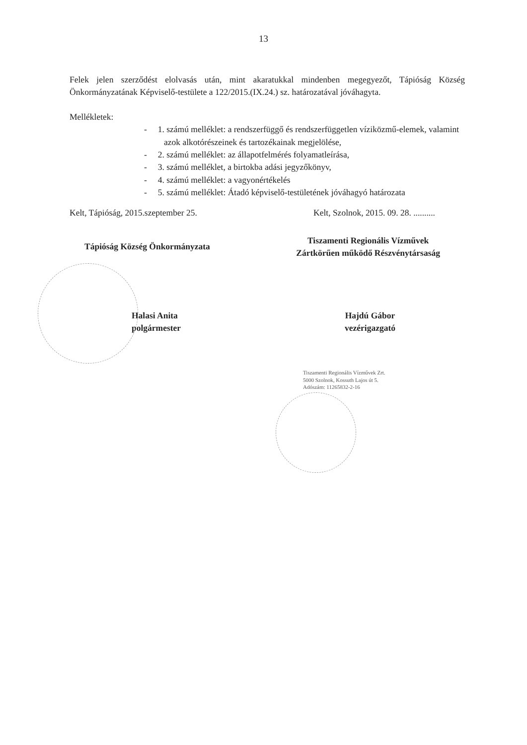13
Felek jelen szerződést elolvasás után, mint akaratukkal mindenben megegyezőt, Tápióság Község Önkormányzatának Képviselő-testülete a 122/2015.(IX.24.) sz. határozatával jóváhagyta.
Mellékletek:
- 1. számú melléklet: a rendszerfüggő és rendszerfüggetlen víziközmű-elemek, valamint azok alkotórészeinek és tartozékainak megjelölése,
- 2. számú melléklet: az állapotfelmérés folyamatleírása,
- 3. számú melléklet, a birtokba adási jegyzőkönyv,
- 4. számú melléklet: a vagyonértékelés
- 5. számú melléklet: Átadó képviselő-testületének jóváhagyó határozata
Kelt, Tápióság, 2015.szeptember 25. Kelt, Szolnok, 2015. 09. 28. ..........
Tápióság Község Önkormányzata
Tiszamenti Regionális Vízművek
Zártkörűen működő Részvénytársaság
Halasi Anita
polgármester
Hajdú Gábor
vezérigazgató
Tiszamenti Regionális Vízművek Zrt.
5000 Szolnok, Kossuth Lajos út 5.
Adószám: 11265832-2-16